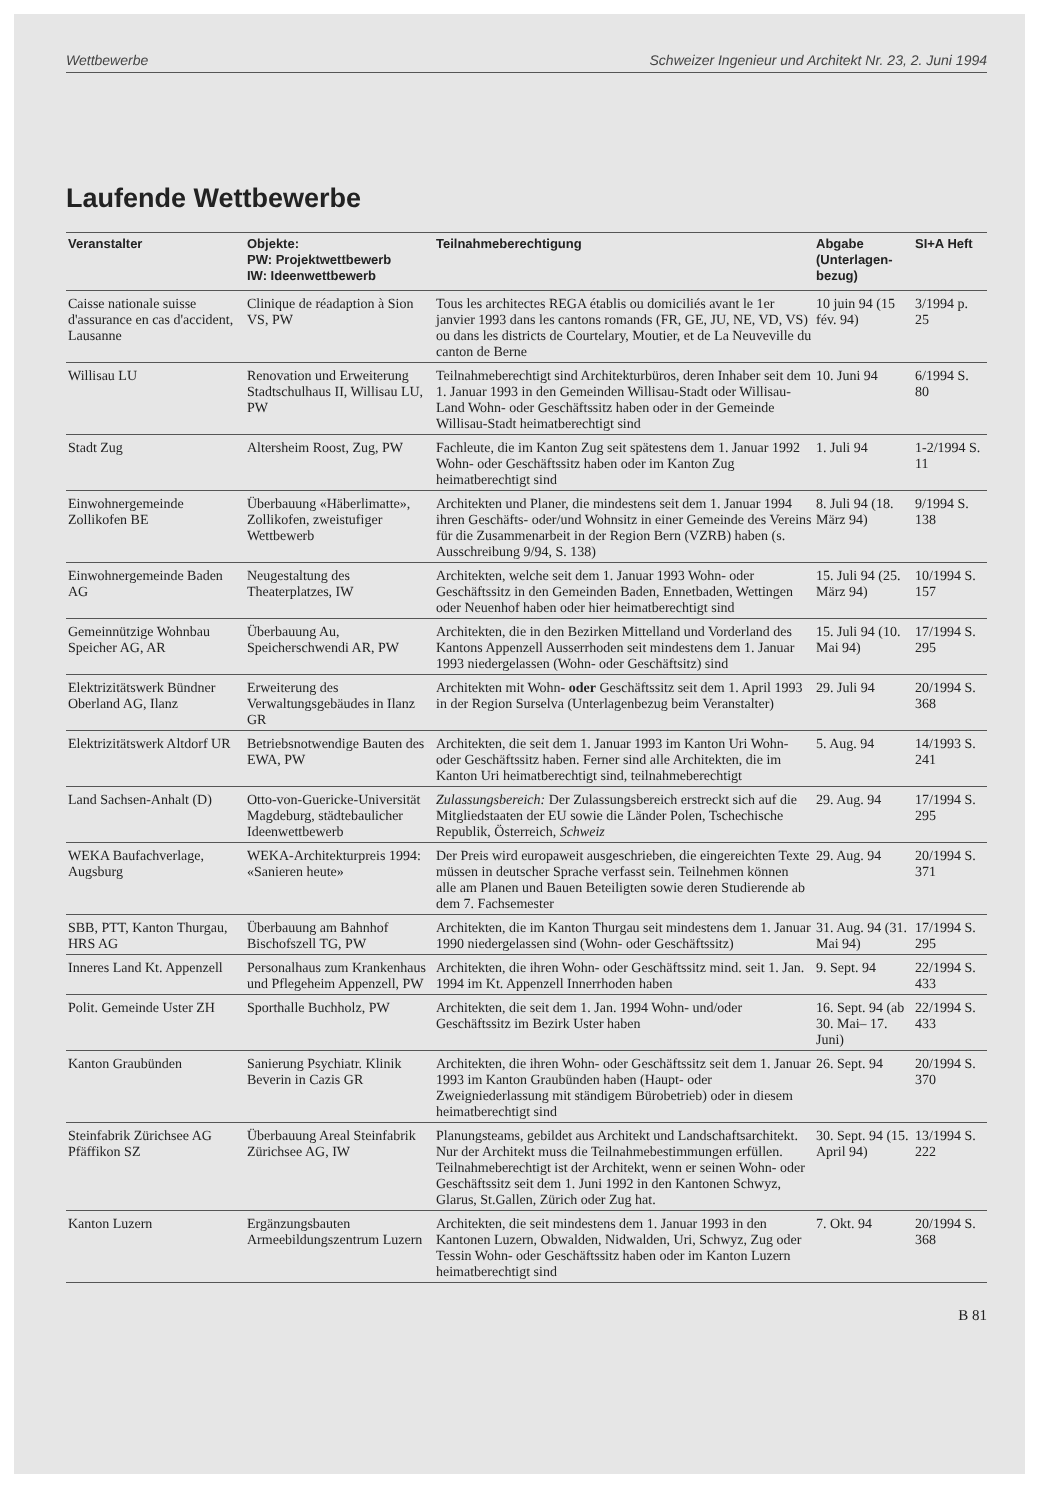Wettbewerbe Schweizer Ingenieur und Architekt Nr. 23, 2. Juni 1994
Laufende Wettbewerbe
| Veranstalter | Objekte: PW: Projektwettbewerb IW: Ideenwettbewerb | Teilnahmeberechtigung | Abgabe (Unterlagen-bezug) | SI+A Heft |
| --- | --- | --- | --- | --- |
| Caisse nationale suisse d'assurance en cas d'accident, Lausanne | Clinique de réadaption à Sion VS, PW | Tous les architectes REGA établis ou domiciliés avant le 1er janvier 1993 dans les cantons romands (FR, GE, JU, NE, VD, VS) ou dans les districts de Courtelary, Moutier, et de La Neuveville du canton de Berne | 10 juin 94 (15 fév. 94) | 3/1994 p. 25 |
| Willisau LU | Renovation und Erweiterung Stadtschulhaus II, Willisau LU, PW | Teilnahmeberechtigt sind Architekturbüros, deren Inhaber seit dem 1. Januar 1993 in den Gemeinden Willisau-Stadt oder Willisau-Land Wohn- oder Geschäftssitz haben oder in der Gemeinde Willisau-Stadt heimatberechtigt sind | 10. Juni 94 | 6/1994 S. 80 |
| Stadt Zug | Altersheim Roost, Zug, PW | Fachleute, die im Kanton Zug seit spätestens dem 1. Januar 1992 Wohn- oder Geschäftssitz haben oder im Kanton Zug heimatberechtigt sind | 1. Juli 94 | 1-2/1994 S. 11 |
| Einwohnergemeinde Zollikofen BE | Überbauung «Häberlimatte», Zollikofen, zweistufiger Wettbewerb | Architekten und Planer, die mindestens seit dem 1. Januar 1994 ihren Geschäfts- oder/und Wohnsitz in einer Gemeinde des Vereins für die Zusammenarbeit in der Region Bern (VZRB) haben (s. Ausschreibung 9/94, S. 138) | 8. Juli 94 (18. März 94) | 9/1994 S. 138 |
| Einwohnergemeinde Baden AG | Neugestaltung des Theaterplatzes, IW | Architekten, welche seit dem 1. Januar 1993 Wohn- oder Geschäftssitz in den Gemeinden Baden, Ennetbaden, Wettingen oder Neuenhof haben oder hier heimatberechtigt sind | 15. Juli 94 (25. März 94) | 10/1994 S. 157 |
| Gemeinnützige Wohnbau Speicher AG, AR | Überbauung Au, Speicherschwendi AR, PW | Architekten, die in den Bezirken Mittelland und Vorderland des Kantons Appenzell Ausserrhoden seit mindestens dem 1. Januar 1993 niedergelassen (Wohn- oder Geschäftsitz) sind | 15. Juli 94 (10. Mai 94) | 17/1994 S. 295 |
| Elektrizitätswerk Bündner Oberland AG, Ilanz | Erweiterung des Verwaltungsgebäudes in Ilanz GR | Architekten mit Wohn- oder Geschäftssitz seit dem 1. April 1993 in der Region Surselva (Unterlagenbezug beim Veranstalter) | 29. Juli 94 | 20/1994 S. 368 |
| Elektrizitätswerk Altdorf UR | Betriebsnotwendige Bauten des EWA, PW | Architekten, die seit dem 1. Januar 1993 im Kanton Uri Wohn- oder Geschäftssitz haben. Ferner sind alle Architekten, die im Kanton Uri heimatberechtigt sind, teilnahmeberechtigt | 5. Aug. 94 | 14/1993 S. 241 |
| Land Sachsen-Anhalt (D) | Otto-von-Guericke-Universität Magdeburg, städtebaulicher Ideenwettbewerb | Zulassungsbereich: Der Zulassungsbereich erstreckt sich auf die Mitgliedstaaten der EU sowie die Länder Polen, Tschechische Republik, Österreich, Schweiz | 29. Aug. 94 | 17/1994 S. 295 |
| WEKA Baufachverlage, Augsburg | WEKA-Architekturpreis 1994: «Sanieren heute» | Der Preis wird europaweit ausgeschrieben, die eingereichten Texte müssen in deutscher Sprache verfasst sein. Teilnehmen können alle am Planen und Bauen Beteiligten sowie deren Studierende ab dem 7. Fachsemester | 29. Aug. 94 | 20/1994 S. 371 |
| SBB, PTT, Kanton Thurgau, HRS AG | Überbauung am Bahnhof Bischofszell TG, PW | Architekten, die im Kanton Thurgau seit mindestens dem 1. Januar 1990 niedergelassen sind (Wohn- oder Geschäftssitz) | 31. Aug. 94 (31. Mai 94) | 17/1994 S. 295 |
| Inneres Land Kt. Appenzell | Personalhaus zum Krankenhaus und Pflegeheim Appenzell, PW | Architekten, die ihren Wohn- oder Geschäftssitz mind. seit 1. Jan. 1994 im Kt. Appenzell Innerrhoden haben | 9. Sept. 94 | 22/1994 S. 433 |
| Polit. Gemeinde Uster ZH | Sporthalle Buchholz, PW | Architekten, die seit dem 1. Jan. 1994 Wohn- und/oder Geschäftssitz im Bezirk Uster haben | 16. Sept. 94 (ab 30. Mai– 17. Juni) | 22/1994 S. 433 |
| Kanton Graubünden | Sanierung Psychiatr. Klinik Beverin in Cazis GR | Architekten, die ihren Wohn- oder Geschäftssitz seit dem 1. Januar 1993 im Kanton Graubünden haben (Haupt- oder Zweigniederlassung mit ständigem Bürobetrieb) oder in diesem heimatberechtigt sind | 26. Sept. 94 | 20/1994 S. 370 |
| Steinfabrik Zürichsee AG Pfäffikon SZ | Überbauung Areal Steinfabrik Zürichsee AG, IW | Planungsteams, gebildet aus Architekt und Landschaftsarchitekt. Nur der Architekt muss die Teilnahmebestimmungen erfüllen. Teilnahmeberechtigt ist der Architekt, wenn er seinen Wohn- oder Geschäftssitz seit dem 1. Juni 1992 in den Kantonen Schwyz, Glarus, St.Gallen, Zürich oder Zug hat. | 30. Sept. 94 (15. April 94) | 13/1994 S. 222 |
| Kanton Luzern | Ergänzungsbauten Armeebildungszentrum Luzern | Architekten, die seit mindestens dem 1. Januar 1993 in den Kantonen Luzern, Obwalden, Nidwalden, Uri, Schwyz, Zug oder Tessin Wohn- oder Geschäftssitz haben oder im Kanton Luzern heimatberechtigt sind | 7. Okt. 94 | 20/1994 S. 368 |
B 81